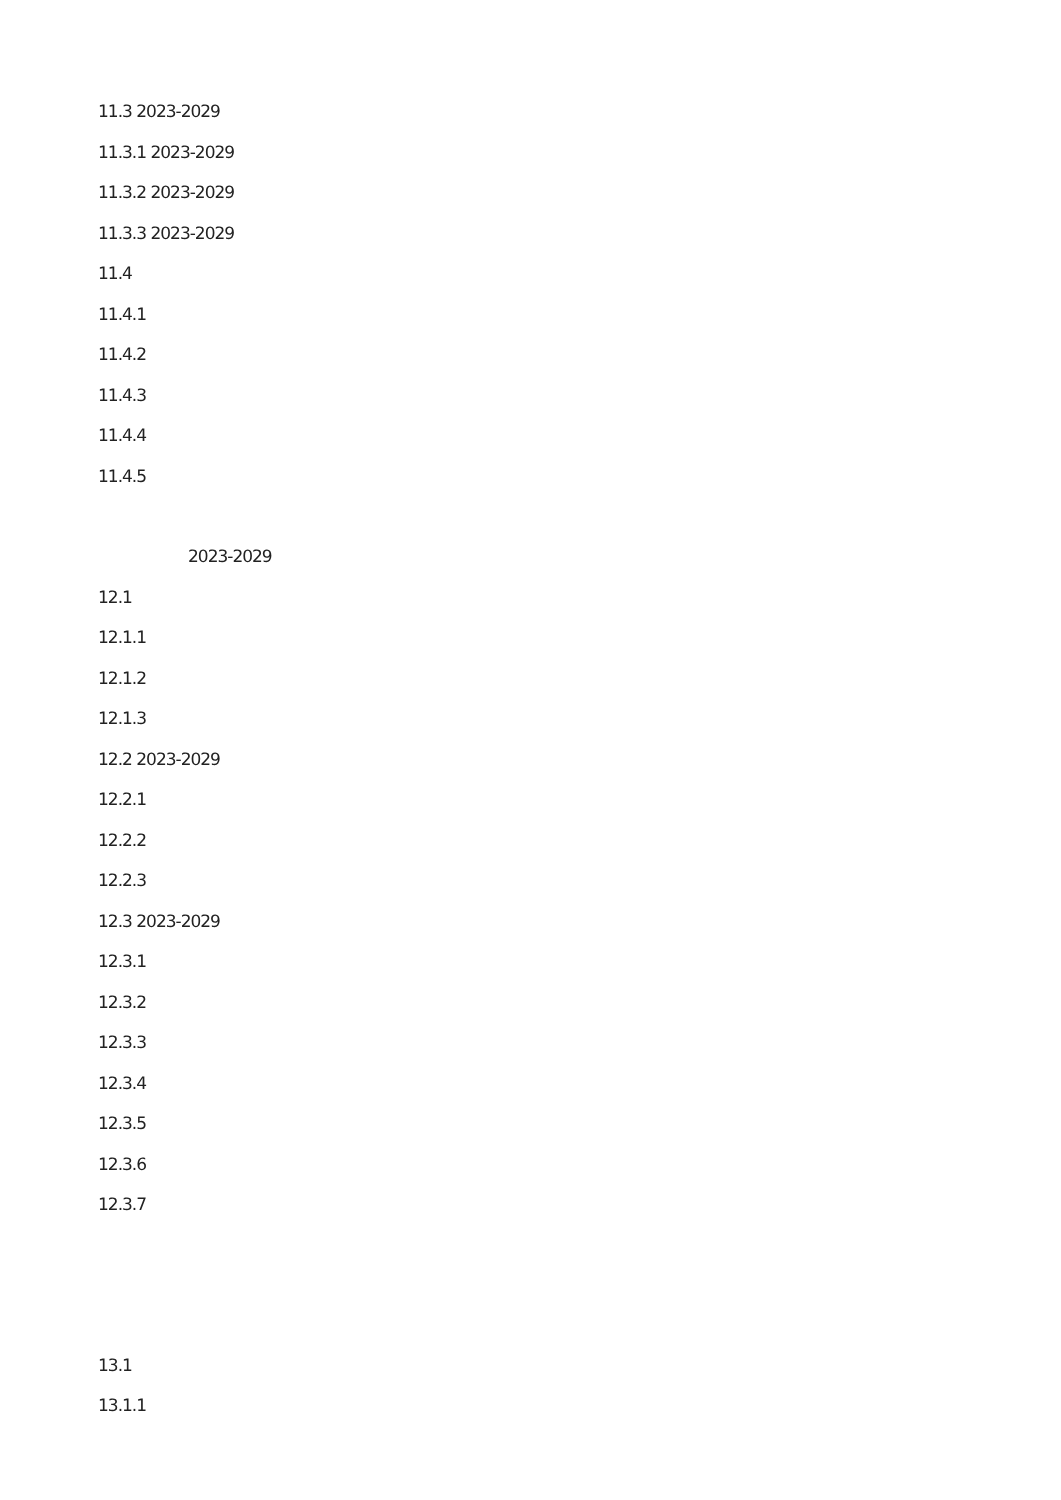11.3 2023-2029
11.3.1 2023-2029
11.3.2 2023-2029
11.3.3 2023-2029
11.4
11.4.1
11.4.2
11.4.3
11.4.4
11.4.5
2023-2029
12.1
12.1.1
12.1.2
12.1.3
12.2 2023-2029
12.2.1
12.2.2
12.2.3
12.3 2023-2029
12.3.1
12.3.2
12.3.3
12.3.4
12.3.5
12.3.6
12.3.7
13.1
13.1.1